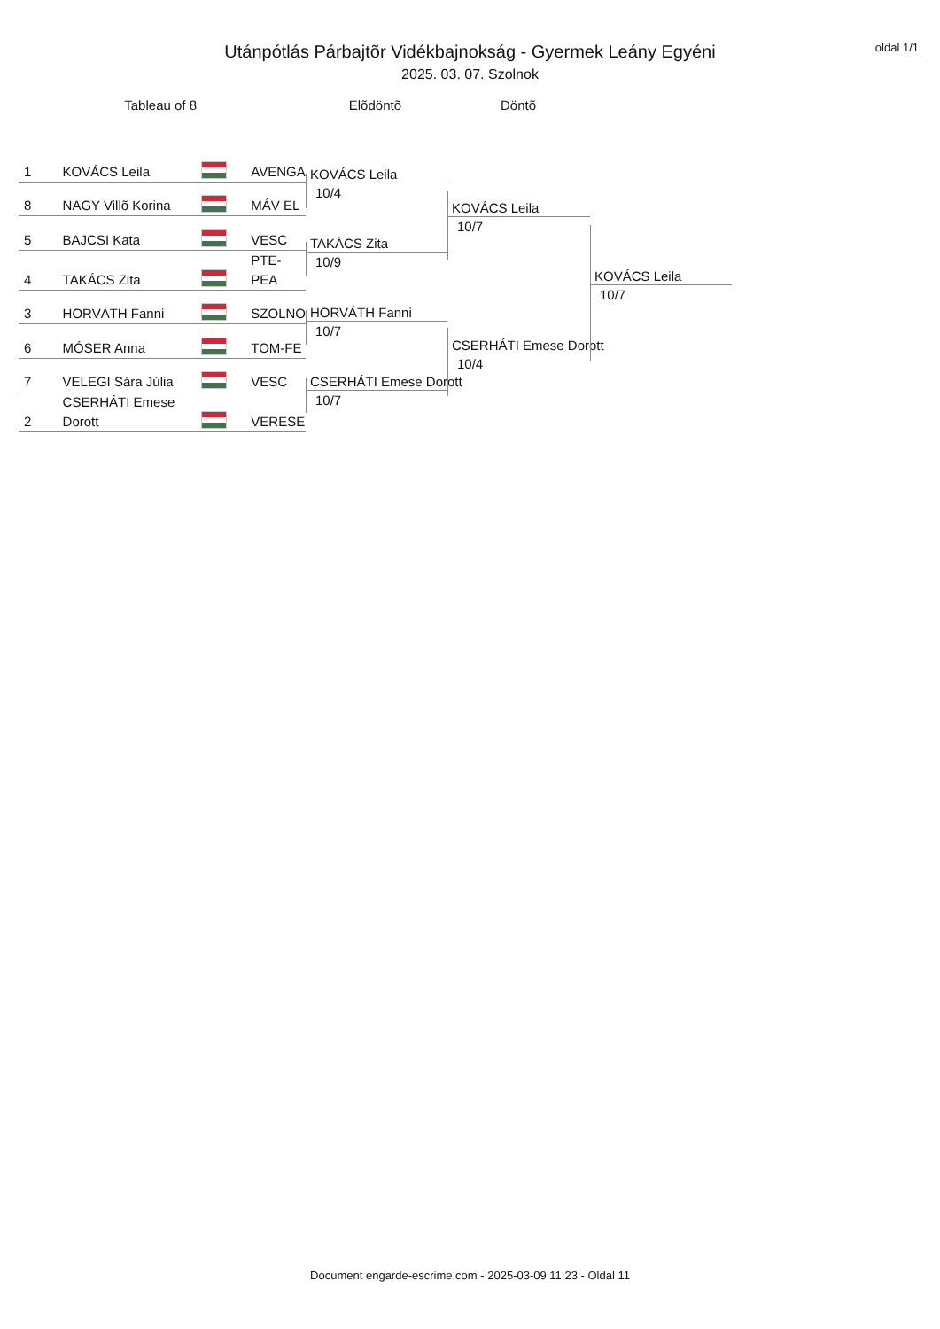oldal 1/1
Utánpótlás Párbajtõr Vidékbajnokság - Gyermek Leány Egyéni
2025. 03. 07. Szolnok
Tableau of 8 Elõdöntõ Döntõ
| 1 | KOVÁCS Leila | | AVENGA |
| 8 | NAGY Villõ Korina | | MÁV EL |
| 5 | BAJCSI Kata | | VESC |
| 4 | TAKÁCS Zita | | PTE-PEA |
| 3 | HORVÁTH Fanni | | SZOLNO |
| 6 | MÓSER Anna | | TOM-FE |
| 7 | VELEGI Sára Júlia | | VESC |
| 2 | CSERHÁTI Emese Dorott | | VERESE |
KOVÁCS Leila
10/4
TAKÁCS Zita
10/9
HORVÁTH Fanni
10/7
CSERHÁTI Emese Dorott
10/7
KOVÁCS Leila
10/7
CSERHÁTI Emese Dorott
10/4
KOVÁCS Leila
10/7
Document engarde-escrime.com - 2025-03-09 11:23 - Oldal 11